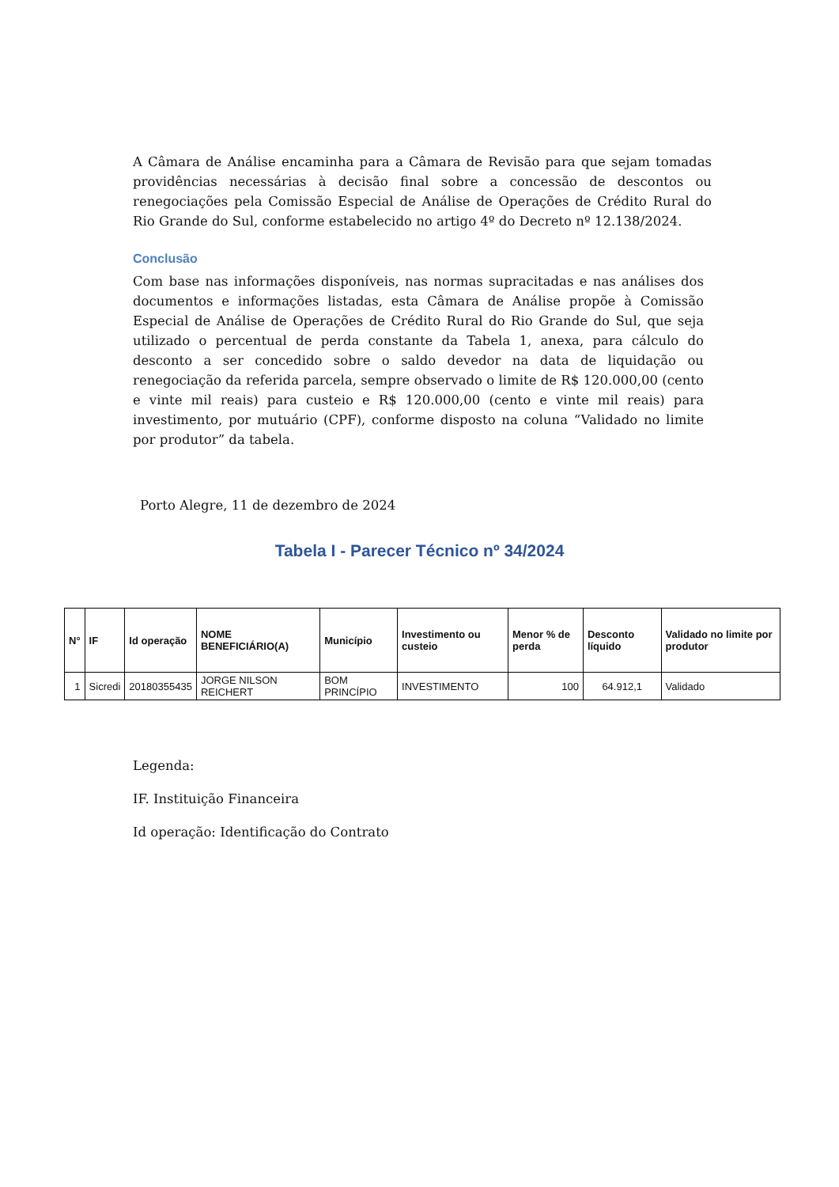A Câmara de Análise encaminha para a Câmara de Revisão para que sejam tomadas providências necessárias à decisão final sobre a concessão de descontos ou renegociações pela Comissão Especial de Análise de Operações de Crédito Rural do Rio Grande do Sul, conforme estabelecido no artigo 4º do Decreto nº 12.138/2024.
Conclusão
Com base nas informações disponíveis, nas normas supracitadas e nas análises dos documentos e informações listadas, esta Câmara de Análise propõe à Comissão Especial de Análise de Operações de Crédito Rural do Rio Grande do Sul, que seja utilizado o percentual de perda constante da Tabela 1, anexa, para cálculo do desconto a ser concedido sobre o saldo devedor na data de liquidação ou renegociação da referida parcela, sempre observado o limite de R$ 120.000,00 (cento e vinte mil reais) para custeio e R$ 120.000,00 (cento e vinte mil reais) para investimento, por mutuário (CPF), conforme disposto na coluna “Validado no limite por produtor” da tabela.
Porto Alegre, 11 de dezembro de 2024
Tabela I - Parecer Técnico nº 34/2024
| N° | IF | Id operação | NOME BENEFICIÁRIO(A) | Município | Investimento ou custeio | Menor % de perda | Desconto líquido | Validado no limite por produtor |
| --- | --- | --- | --- | --- | --- | --- | --- | --- |
| 1 | Sicredi | 20180355435 | JORGE NILSON REICHERT | BOM PRINCÍPIO | INVESTIMENTO | 100 | 64.912,1 | Validado |
Legenda:
IF. Instituição Financeira
Id operação: Identificação do Contrato